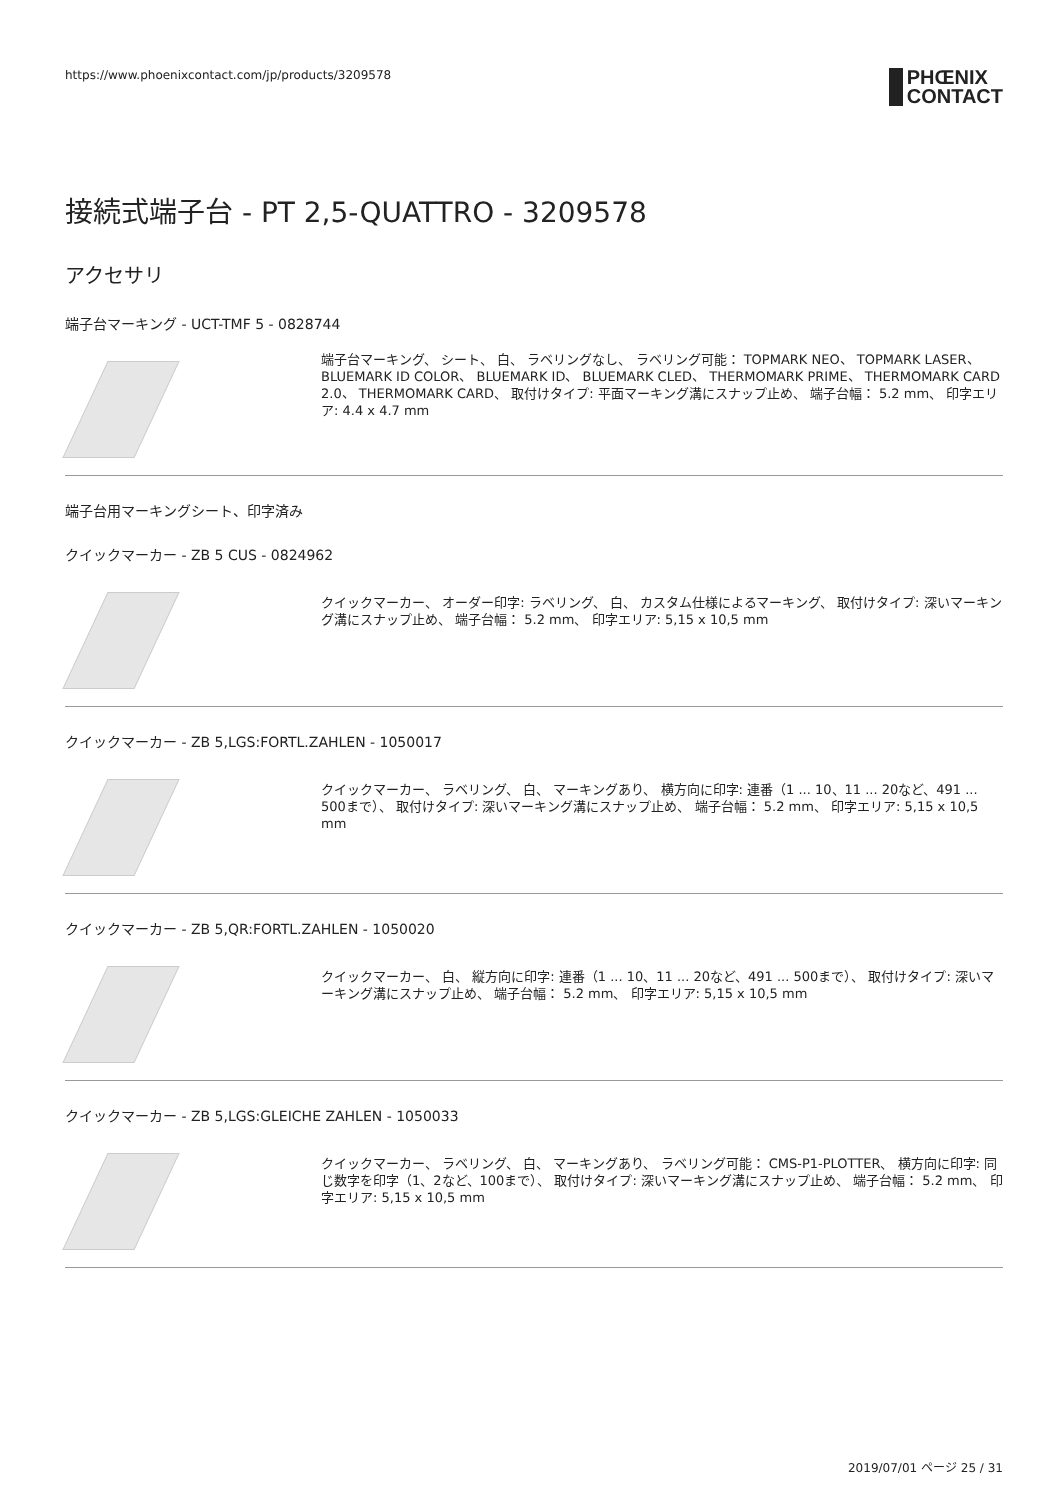https://www.phoenixcontact.com/jp/products/3209578 PHŒNIX
CONTACT
接続式端子台 - PT 2,5-QUATTRO - 3209578
アクセサリ
端子台マーキング - UCT-TMF 5 - 0828744
端子台マーキング、 シート、 白、 ラベリングなし、 ラベリング可能： TOPMARK NEO、 TOPMARK LASER、 BLUEMARK ID COLOR、 BLUEMARK ID、 BLUEMARK CLED、 THERMOMARK PRIME、 THERMOMARK CARD 2.0、 THERMOMARK CARD、 取付けタイプ: 平面マーキング溝にスナップ止め、 端子台幅： 5.2 mm、 印字エリア: 4.4 x 4.7 mm
端子台用マーキングシート、印字済み
クイックマーカー - ZB 5 CUS - 0824962
クイックマーカー、 オーダー印字: ラベリング、 白、 カスタム仕様によるマーキング、 取付けタイプ: 深いマーキング溝にスナップ止め、 端子台幅： 5.2 mm、 印字エリア: 5,15 x 10,5 mm
クイックマーカー - ZB 5,LGS:FORTL.ZAHLEN - 1050017
クイックマーカー、 ラベリング、 白、 マーキングあり、 横方向に印字: 連番（1 ... 10、11 ... 20など、491 ... 500まで）、 取付けタイプ: 深いマーキング溝にスナップ止め、 端子台幅： 5.2 mm、 印字エリア: 5,15 x 10,5 mm
クイックマーカー - ZB 5,QR:FORTL.ZAHLEN - 1050020
クイックマーカー、 白、 縦方向に印字: 連番（1 ... 10、11 ... 20など、491 ... 500まで）、 取付けタイプ: 深いマーキング溝にスナップ止め、 端子台幅： 5.2 mm、 印字エリア: 5,15 x 10,5 mm
クイックマーカー - ZB 5,LGS:GLEICHE ZAHLEN - 1050033
クイックマーカー、 ラベリング、 白、 マーキングあり、 ラベリング可能： CMS-P1-PLOTTER、 横方向に印字: 同じ数字を印字（1、2など、100まで）、 取付けタイプ: 深いマーキング溝にスナップ止め、 端子台幅： 5.2 mm、 印字エリア: 5,15 x 10,5 mm
2019/07/01 ページ 25 / 31